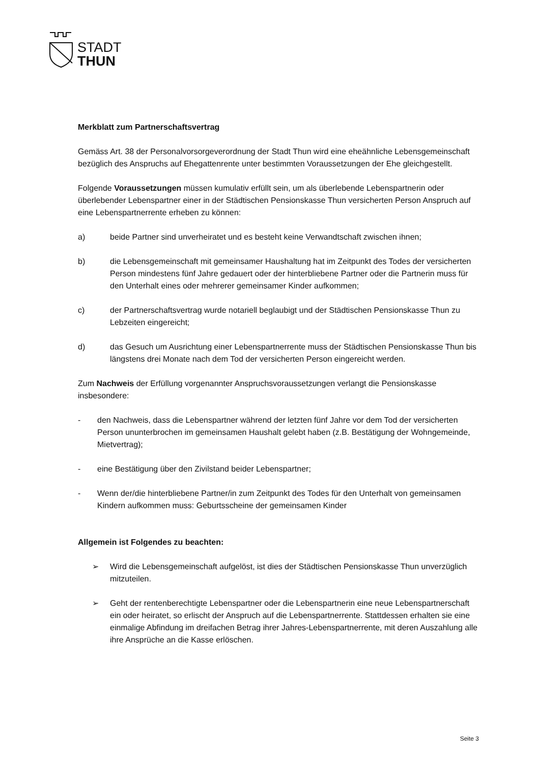STADT
THUN
Merkblatt zum Partnerschaftsvertrag
Gemäss Art. 38 der Personalvorsorgeverordnung der Stadt Thun wird eine eheähnliche Lebensgemeinschaft bezüglich des Anspruchs auf Ehegattenrente unter bestimmten Voraussetzungen der Ehe gleichgestellt.
Folgende Voraussetzungen müssen kumulativ erfüllt sein, um als überlebende Lebenspartnerin oder überlebender Lebenspartner einer in der Städtischen Pensionskasse Thun versicherten Person Anspruch auf eine Lebenspartnerrente erheben zu können:
a) beide Partner sind unverheiratet und es besteht keine Verwandtschaft zwischen ihnen;
b) die Lebensgemeinschaft mit gemeinsamer Haushaltung hat im Zeitpunkt des Todes der versicherten Person mindestens fünf Jahre gedauert oder der hinterbliebene Partner oder die Partnerin muss für den Unterhalt eines oder mehrerer gemeinsamer Kinder aufkommen;
c) der Partnerschaftsvertrag wurde notariell beglaubigt und der Städtischen Pensionskasse Thun zu Lebzeiten eingereicht;
d) das Gesuch um Ausrichtung einer Lebenspartnerrente muss der Städtischen Pensionskasse Thun bis längstens drei Monate nach dem Tod der versicherten Person eingereicht werden.
Zum Nachweis der Erfüllung vorgenannter Anspruchsvoraussetzungen verlangt die Pensionskasse insbesondere:
- den Nachweis, dass die Lebenspartner während der letzten fünf Jahre vor dem Tod der versicherten Person ununterbrochen im gemeinsamen Haushalt gelebt haben (z.B. Bestätigung der Wohngemeinde, Mietvertrag);
- eine Bestätigung über den Zivilstand beider Lebenspartner;
- Wenn der/die hinterbliebene Partner/in zum Zeitpunkt des Todes für den Unterhalt von gemeinsamen Kindern aufkommen muss: Geburtsscheine der gemeinsamen Kinder
Allgemein ist Folgendes zu beachten:
➢ Wird die Lebensgemeinschaft aufgelöst, ist dies der Städtischen Pensionskasse Thun unverzüglich mitzuteilen.
➢ Geht der rentenberechtigte Lebenspartner oder die Lebenspartnerin eine neue Lebenspartnerschaft ein oder heiratet, so erlischt der Anspruch auf die Lebenspartnerrente. Stattdessen erhalten sie eine einmalige Abfindung im dreifachen Betrag ihrer Jahres-Lebenspartnerrente, mit deren Auszahlung alle ihre Ansprüche an die Kasse erlöschen.
Seite 3